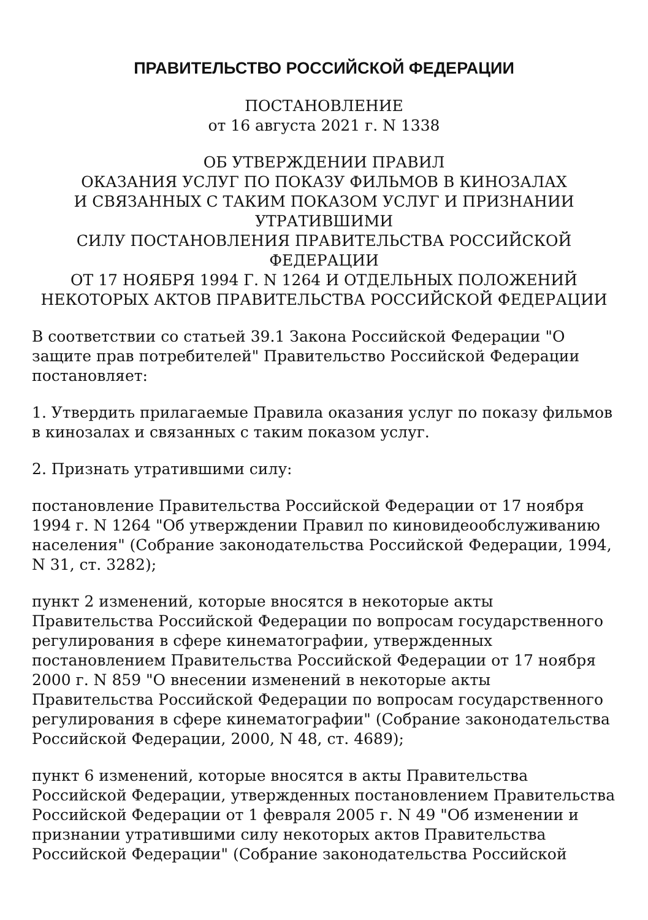ПРАВИТЕЛЬСТВО РОССИЙСКОЙ ФЕДЕРАЦИИ
ПОСТАНОВЛЕНИЕ
от 16 августа 2021 г. N 1338
ОБ УТВЕРЖДЕНИИ ПРАВИЛ
ОКАЗАНИЯ УСЛУГ ПО ПОКАЗУ ФИЛЬМОВ В КИНОЗАЛАХ
И СВЯЗАННЫХ С ТАКИМ ПОКАЗОМ УСЛУГ И ПРИЗНАНИИ
УТРАТИВШИМИ
СИЛУ ПОСТАНОВЛЕНИЯ ПРАВИТЕЛЬСТВА РОССИЙСКОЙ ФЕДЕРАЦИИ
ОТ 17 НОЯБРЯ 1994 Г. N 1264 И ОТДЕЛЬНЫХ ПОЛОЖЕНИЙ
НЕКОТОРЫХ АКТОВ ПРАВИТЕЛЬСТВА РОССИЙСКОЙ ФЕДЕРАЦИИ
В соответствии со статьей 39.1 Закона Российской Федерации "О защите прав потребителей" Правительство Российской Федерации постановляет:
1. Утвердить прилагаемые Правила оказания услуг по показу фильмов в кинозалах и связанных с таким показом услуг.
2. Признать утратившими силу:
постановление Правительства Российской Федерации от 17 ноября 1994 г. N 1264 "Об утверждении Правил по киновидеообслуживанию населения" (Собрание законодательства Российской Федерации, 1994, N 31, ст. 3282);
пункт 2 изменений, которые вносятся в некоторые акты Правительства Российской Федерации по вопросам государственного регулирования в сфере кинематографии, утвержденных постановлением Правительства Российской Федерации от 17 ноября 2000 г. N 859 "О внесении изменений в некоторые акты Правительства Российской Федерации по вопросам государственного регулирования в сфере кинематографии" (Собрание законодательства Российской Федерации, 2000, N 48, ст. 4689);
пункт 6 изменений, которые вносятся в акты Правительства Российской Федерации, утвержденных постановлением Правительства Российской Федерации от 1 февраля 2005 г. N 49 "Об изменении и признании утратившими силу некоторых актов Правительства Российской Федерации" (Собрание законодательства Российской